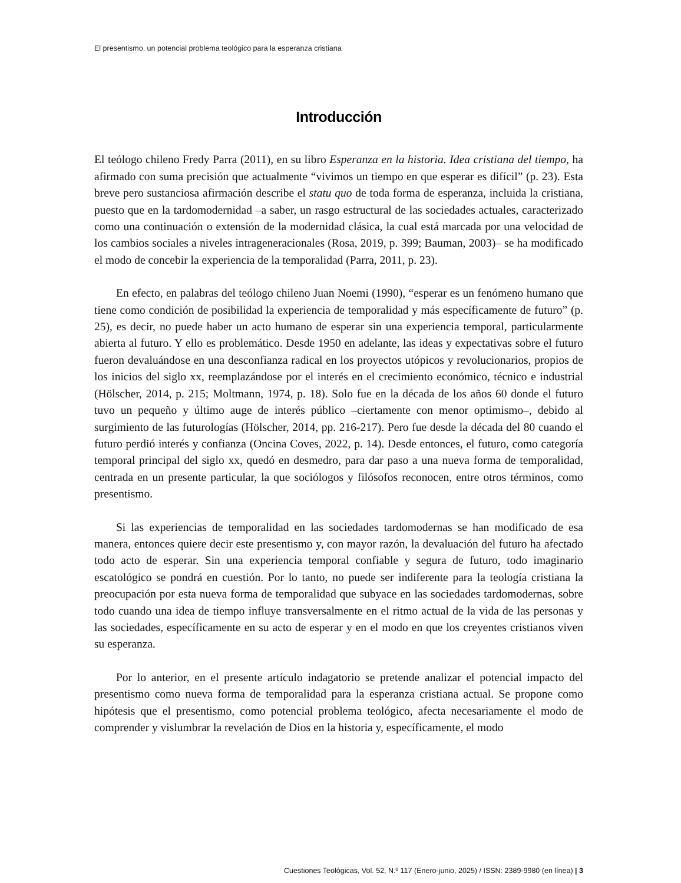El presentismo, un potencial problema teológico para la esperanza cristiana
Introducción
El teólogo chileno Fredy Parra (2011), en su libro Esperanza en la historia. Idea cristiana del tiempo, ha afirmado con suma precisión que actualmente “vivimos un tiempo en que esperar es difícil” (p. 23). Esta breve pero sustanciosa afirmación describe el statu quo de toda forma de esperanza, incluida la cristiana, puesto que en la tardomodernidad –a saber, un rasgo estructural de las sociedades actuales, caracterizado como una continuación o extensión de la modernidad clásica, la cual está marcada por una velocidad de los cambios sociales a niveles intrageneracionales (Rosa, 2019, p. 399; Bauman, 2003)– se ha modificado el modo de concebir la experiencia de la temporalidad (Parra, 2011, p. 23).
En efecto, en palabras del teólogo chileno Juan Noemi (1990), “esperar es un fenómeno humano que tiene como condición de posibilidad la experiencia de temporalidad y más específicamente de futuro” (p. 25), es decir, no puede haber un acto humano de esperar sin una experiencia temporal, particularmente abierta al futuro. Y ello es problemático. Desde 1950 en adelante, las ideas y expectativas sobre el futuro fueron devaluándose en una desconfianza radical en los proyectos utópicos y revolucionarios, propios de los inicios del siglo xx, reemplazándose por el interés en el crecimiento económico, técnico e industrial (Hölscher, 2014, p. 215; Moltmann, 1974, p. 18). Solo fue en la década de los años 60 donde el futuro tuvo un pequeño y último auge de interés público –ciertamente con menor optimismo–, debido al surgimiento de las futurologías (Hölscher, 2014, pp. 216-217). Pero fue desde la década del 80 cuando el futuro perdió interés y confianza (Oncina Coves, 2022, p. 14). Desde entonces, el futuro, como categoría temporal principal del siglo xx, quedó en desmedro, para dar paso a una nueva forma de temporalidad, centrada en un presente particular, la que sociólogos y filósofos reconocen, entre otros términos, como presentismo.
Si las experiencias de temporalidad en las sociedades tardomodernas se han modificado de esa manera, entonces quiere decir este presentismo y, con mayor razón, la devaluación del futuro ha afectado todo acto de esperar. Sin una experiencia temporal confiable y segura de futuro, todo imaginario escatológico se pondrá en cuestión. Por lo tanto, no puede ser indiferente para la teología cristiana la preocupación por esta nueva forma de temporalidad que subyace en las sociedades tardomodernas, sobre todo cuando una idea de tiempo influye transversalmente en el ritmo actual de la vida de las personas y las sociedades, específicamente en su acto de esperar y en el modo en que los creyentes cristianos viven su esperanza.
Por lo anterior, en el presente artículo indagatorio se pretende analizar el potencial impacto del presentismo como nueva forma de temporalidad para la esperanza cristiana actual. Se propone como hipótesis que el presentismo, como potencial problema teológico, afecta necesariamente el modo de comprender y vislumbrar la revelación de Dios en la historia y, específicamente, el modo
Cuestiones Teológicas, Vol. 52, N.º 117 (Enero-junio, 2025) / ISSN: 2389-9980 (en línea) | 3